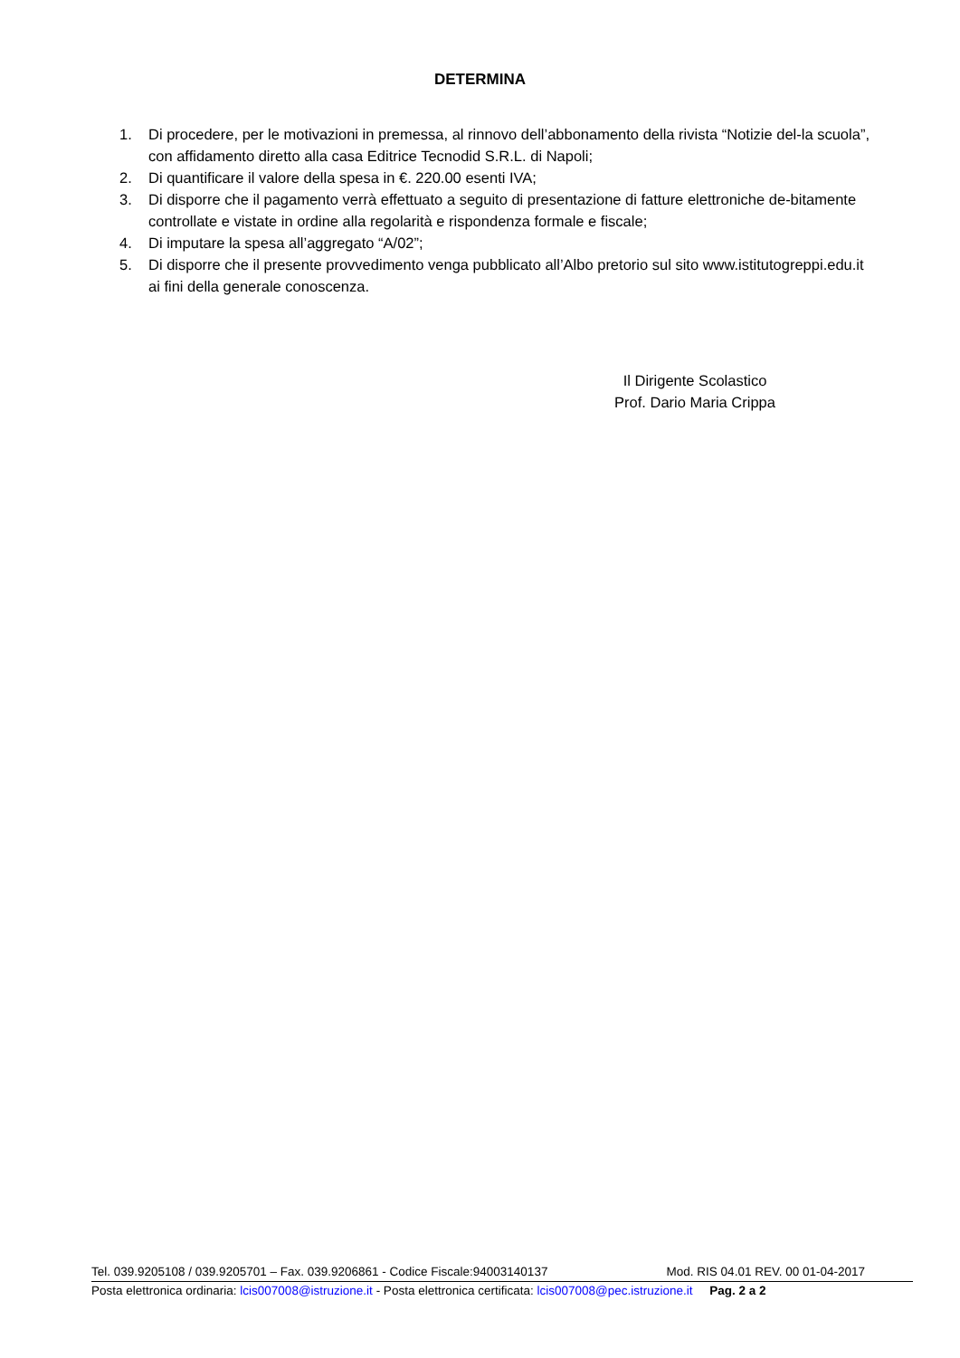DETERMINA
1. Di procedere, per le motivazioni in premessa, al rinnovo dell’abbonamento della rivista “Notizie del-la scuola”, con affidamento diretto alla casa Editrice Tecnodid S.R.L. di Napoli;
2. Di quantificare il valore della spesa in €. 220.00 esenti IVA;
3. Di disporre che il pagamento verrà effettuato a seguito di presentazione di fatture elettroniche de-bitamente controllate e vistate in ordine alla regolarità e rispondenza formale e fiscale;
4. Di imputare la spesa all’aggregato “A/02”;
5. Di disporre che il presente provvedimento venga pubblicato all’Albo pretorio sul sito www.istitutogreppi.edu.it ai fini della generale conoscenza.
Il Dirigente Scolastico
Prof. Dario Maria Crippa
Tel. 039.9205108 / 039.9205701 – Fax. 039.9206861 - Codice Fiscale:94003140137 Mod. RIS 04.01 REV. 00 01-04-2017
Posta elettronica ordinaria: lcis007008@istruzione.it - Posta elettronica certificata: lcis007008@pec.istruzione.it Pag. 2 a 2